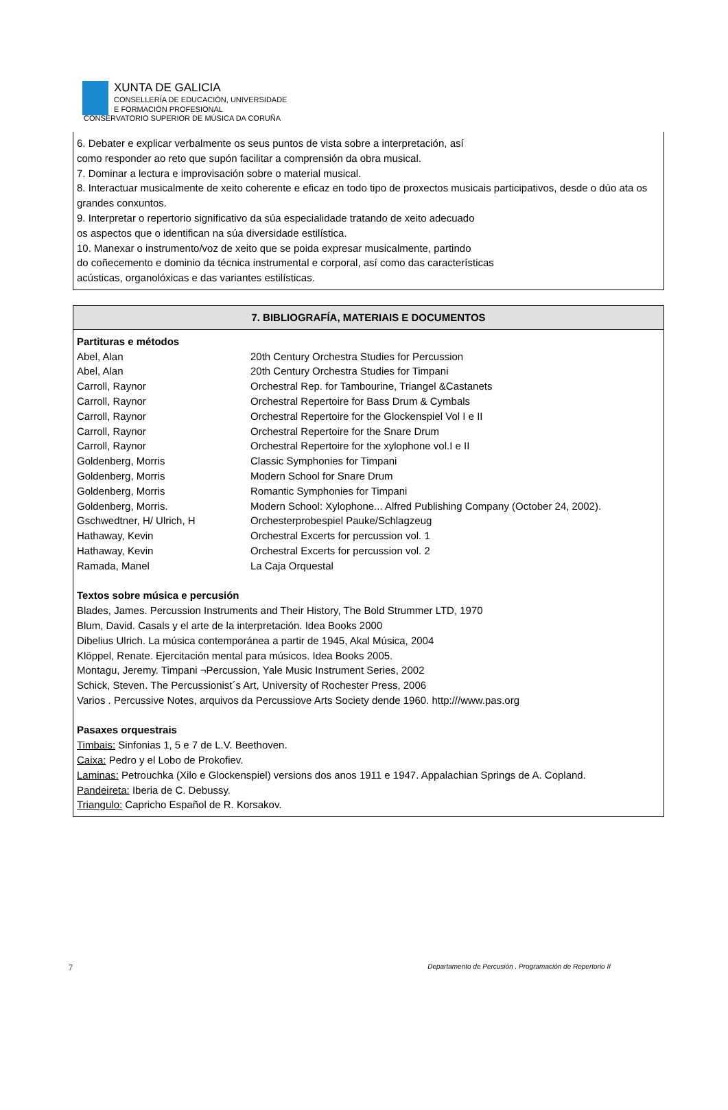XUNTA DE GALICIA
CONSELLERÍA DE EDUCACIÓN, UNIVERSIDADE
E FORMACIÓN PROFESIONAL
CONSERVATORIO SUPERIOR DE MÚSICA DA CORUÑA
6. Debater e explicar verbalmente os seus puntos de vista sobre a interpretación, así
como responder ao reto que supón facilitar a comprensión da obra musical.
7. Dominar a lectura e improvisación sobre o material musical.
8. Interactuar musicalmente de xeito coherente e eficaz en todo tipo de proxectos musicais participativos, desde o dúo ata os grandes conxuntos.
9. Interpretar o repertorio significativo da súa especialidade tratando de xeito adecuado
os aspectos que o identifican na súa diversidade estilística.
10. Manexar o instrumento/voz de xeito que se poida expresar musicalmente, partindo
do coñecemento e dominio da técnica instrumental e corporal, así como das características
acústicas, organolóxicas e das variantes estilísticas.
7. BIBLIOGRAFÍA, MATERIAIS E DOCUMENTOS
Partituras e métodos
| Abel, Alan | 20th Century Orchestra Studies for Percussion |
| Abel, Alan | 20th Century Orchestra Studies for Timpani |
| Carroll, Raynor | Orchestral Rep. for Tambourine, Triangel &Castanets |
| Carroll, Raynor | Orchestral Repertoire for Bass Drum & Cymbals |
| Carroll, Raynor | Orchestral Repertoire for the Glockenspiel Vol I e II |
| Carroll, Raynor | Orchestral Repertoire for the Snare Drum |
| Carroll, Raynor | Orchestral Repertoire for the xylophone vol.I e II |
| Goldenberg, Morris | Classic Symphonies for Timpani |
| Goldenberg, Morris | Modern School for Snare Drum |
| Goldenberg, Morris | Romantic Symphonies for Timpani |
| Goldenberg, Morris. | Modern School: Xylophone... Alfred Publishing Company (October 24, 2002). |
| Gschwedtner, H/ Ulrich, H | Orchesterprobespiel Pauke/Schlagzeug |
| Hathaway, Kevin | Orchestral Excerts for percussion vol. 1 |
| Hathaway, Kevin | Orchestral Excerts for percussion vol. 2 |
| Ramada, Manel | La Caja Orquestal |
Textos sobre música e percusión
Blades, James. Percussion Instruments and Their History, The Bold Strummer LTD, 1970
Blum, David. Casals y el arte de la interpretación. Idea Books 2000
Dibelius Ulrich. La música contemporánea a partir de 1945, Akal Música, 2004
Klöppel, Renate. Ejercitación mental para músicos. Idea Books 2005.
Montagu, Jeremy. Timpani ¬Percussion, Yale Music Instrument Series, 2002
Schick, Steven. The Percussionist´s Art, University of Rochester Press, 2006
Varios . Percussive Notes, arquivos da Percussiove Arts Society dende 1960. http:///www.pas.org
Pasaxes orquestrais
Timbais: Sinfonias 1, 5 e 7 de L.V. Beethoven.
Caixa: Pedro y el Lobo de Prokofiev.
Laminas: Petrouchka (Xilo e Glockenspiel) versions dos anos 1911 e 1947. Appalachian Springs de A. Copland.
Pandeireta: Iberia de C. Debussy.
Triangulo: Capricho Español de R. Korsakov.
7 Departamento de Percusión . Programación de Repertorio II